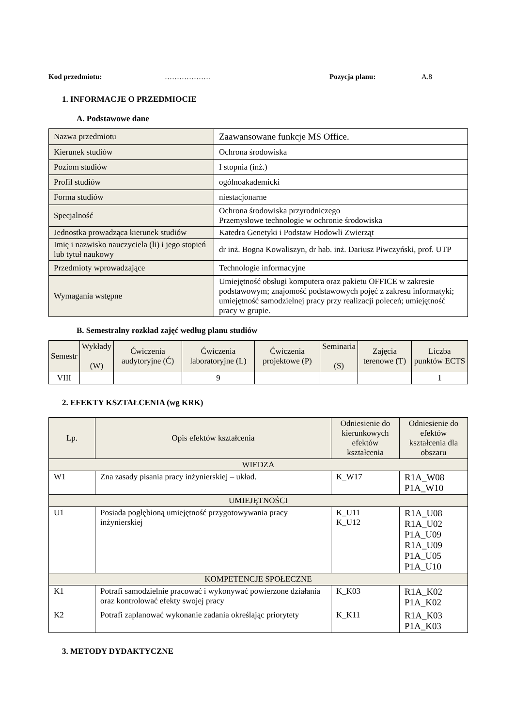Kod przedmiotu: ………………. Pozycja planu: A.8
1. INFORMACJE O PRZEDMIOCIE
A. Podstawowe dane
| Nazwa przedmiotu | Zaawansowane funkcje MS Office. |
| Kierunek studiów | Ochrona środowiska |
| Poziom studiów | I stopnia (inż.) |
| Profil studiów | ogólnoakademicki |
| Forma studiów | niestacjonarne |
| Specjalność | Ochrona środowiska przyrodniczego Przemysłowe technologie w ochronie środowiska |
| Jednostka prowadząca kierunek studiów | Katedra Genetyki i Podstaw Hodowli Zwierząt |
| Imię i nazwisko nauczyciela (li) i jego stopień lub tytuł naukowy | dr inż. Bogna Kowaliszyn, dr hab. inż. Dariusz Piwczyński, prof. UTP |
| Przedmioty wprowadzające | Technologie informacyjne |
| Wymagania wstępne | Umiejętność obsługi komputera oraz pakietu OFFICE w zakresie podstawowym; znajomość podstawowych pojęć z zakresu informatyki; umiejętność samodzielnej pracy przy realizacji poleceń; umiejętność pracy w grupie. |
B. Semestralny rozkład zajęć według planu studiów
| Semestr | Wykłady (W) | Ćwiczenia audytoryjne (Ć) | Ćwiczenia laboratoryjne (L) | Ćwiczenia projektowe (P) | Seminaria (S) | Zajęcia terenowe (T) | Liczba punktów ECTS |
| --- | --- | --- | --- | --- | --- | --- | --- |
| VIII | | | 9 | | | | 1 |
2. EFEKTY KSZTAŁCENIA (wg KRK)
| Lp. | Opis efektów kształcenia | Odniesienie do kierunkowych efektów kształcenia | Odniesienie do efektów kształcenia dla obszaru |
| WIEDZA | | | |
| W1 | Zna zasady pisania pracy inżynierskiej – układ. | K_W17 | R1A_W08 P1A_W10 |
| UMIEJĘTNOŚCI | | | |
| U1 | Posiada pogłębioną umiejętność przygotowywania pracy inżynierskiej | K_U11 K_U12 | R1A_U08 R1A_U02 P1A_U09 R1A_U09 P1A_U05 P1A_U10 |
| KOMPETENCJE SPOŁECZNE | | | |
| K1 | Potrafi samodzielnie pracować i wykonywać powierzone działania oraz kontrolować efekty swojej pracy | K_K03 | R1A_K02 P1A_K02 |
| K2 | Potrafi zaplanować wykonanie zadania określając priorytety | K_K11 | R1A_K03 P1A_K03 |
3. METODY DYDAKTYCZNE